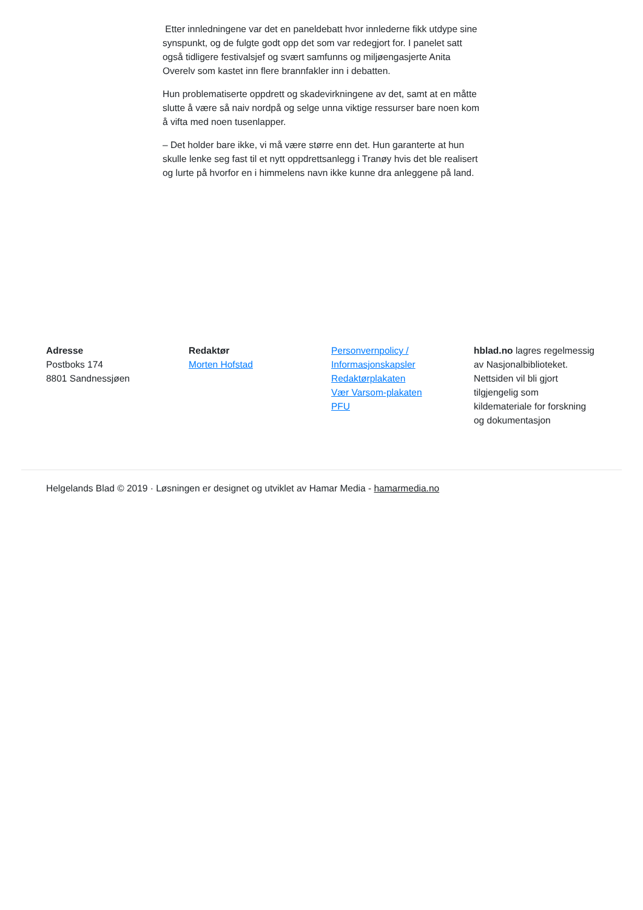Etter innledningene var det en paneldebatt hvor innlederne fikk utdype sine synspunkt, og de fulgte godt opp det som var redegjort for. I panelet satt også tidligere festivalsjef og svært samfunns og miljøengasjerte Anita Overelv som kastet inn flere brannfakler inn i debatten.
Hun problematiserte oppdrett og skadevirkningene av det, samt at en måtte slutte å være så naiv nordpå og selge unna viktige ressurser bare noen kom å vifta med noen tusenlapper.
– Det holder bare ikke, vi må være større enn det. Hun garanterte at hun skulle lenke seg fast til et nytt oppdrettsanlegg i Tranøy hvis det ble realisert og lurte på hvorfor en i himmelens navn ikke kunne dra anleggene på land.
Adresse
Postboks 174
8801 Sandnessjøen
Redaktør
Morten Hofstad
Personvernpolicy / Informasjonskapsler
Redaktørplakaten
Vær Varsom-plakaten
PFU
hblad.no lagres regelmessig av Nasjonalbiblioteket. Nettsiden vil bli gjort tilgjengelig som kildemateriale for forskning og dokumentasjon
Helgelands Blad © 2019 · Løsningen er designet og utviklet av Hamar Media - hamarmedia.no